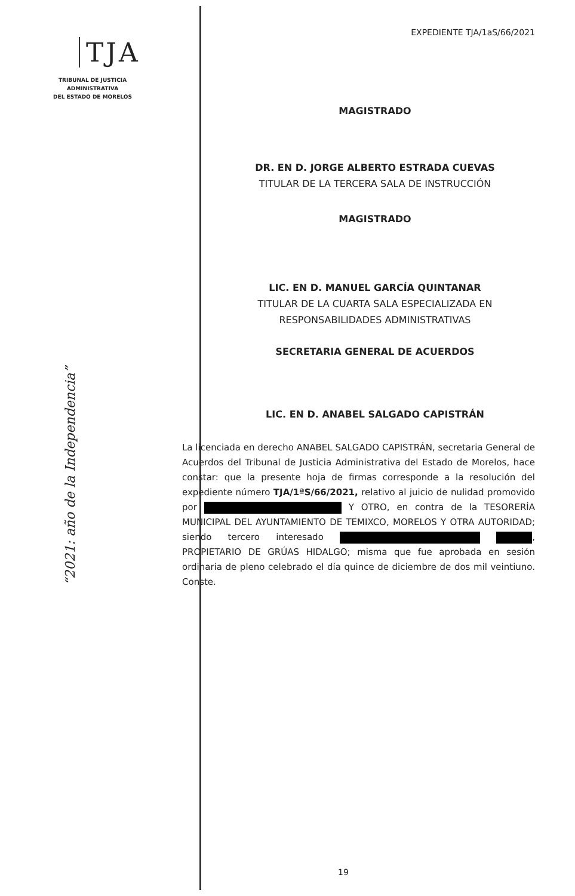TJA
TRIBUNAL DE JUSTICIA ADMINISTRATIVA
DEL ESTADO DE MORELOS
“2021: año de la Independencia”
EXPEDIENTE TJA/1aS/66/2021
MAGISTRADO
DR. EN D. JORGE ALBERTO ESTRADA CUEVAS
TITULAR DE LA TERCERA SALA DE INSTRUCCIÓN
MAGISTRADO
LIC. EN D. MANUEL GARCÍA QUINTANAR
TITULAR DE LA CUARTA SALA ESPECIALIZADA EN
RESPONSABILIDADES ADMINISTRATIVAS
SECRETARIA GENERAL DE ACUERDOS
LIC. EN D. ANABEL SALGADO CAPISTRÁN
La licenciada en derecho ANABEL SALGADO CAPISTRÁN, secretaria General de Acuerdos del Tribunal de Justicia Administrativa del Estado de Morelos, hace constar: que la presente hoja de firmas corresponde a la resolución del expediente número TJA/1ªS/66/2021, relativo al juicio de nulidad promovido por Y OTRO, en contra de la TESORERÍA MUNICIPAL DEL AYUNTAMIENTO DE TEMIXCO, MORELOS Y OTRA AUTORIDAD; siendo tercero interesado , PROPIETARIO DE GRÚAS HIDALGO; misma que fue aprobada en sesión ordinaria de pleno celebrado el día quince de diciembre de dos mil veintiuno. Conste.
19